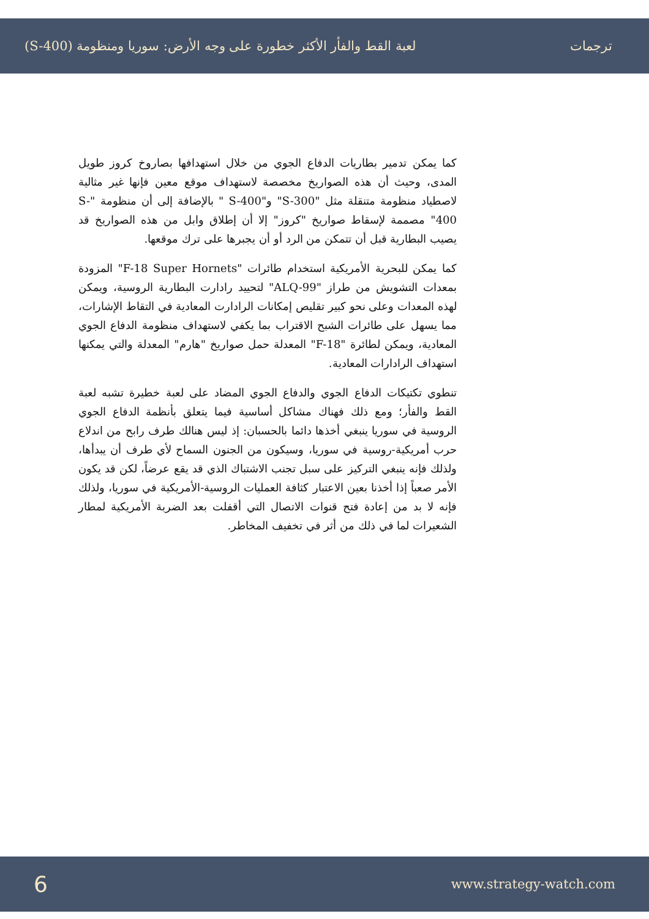ترجمات لعبة القط والفأر الأكثر خطورة على وجه الأرض: سوريا ومنظومة (S-400)
كما يمكن تدمير بطاريات الدفاع الجوي من خلال استهدافها بصاروخ كروز طويل المدى، وحيث أن هذه الصواريخ مخصصة لاستهداف موقع معين فإنها غير مثالية لاصطياد منظومة متنقلة مثل "S-300" و"S-400 " بالإضافة إلى أن منظومة "S-400" مصممة لإسقاط صواريخ "كروز" إلا أن إطلاق وابل من هذه الصواريخ قد يصيب البطارية قبل أن تتمكن من الرد أو أن يجبرها على ترك موقعها.
كما يمكن للبحرية الأمريكية استخدام طائرات "F-18 Super Hornets" المزودة بمعدات التشويش من طراز "ALQ-99" لتحييد رادارت البطارية الروسية، ويمكن لهذه المعدات وعلى نحو كبير تقليص إمكانات الرادارت المعادية في التقاط الإشارات، مما يسهل على طائرات الشبح الاقتراب بما يكفي لاستهداف منظومة الدفاع الجوي المعادية، ويمكن لطائرة "F-18" المعدلة حمل صواريخ "هارم" المعدلة والتي يمكنها استهداف الرادارات المعادية.
تنطوي تكتيكات الدفاع الجوي والدفاع الجوي المضاد على لعبة خطيرة تشبه لعبة القط والفأر؛ ومع ذلك فهناك مشاكل أساسية فيما يتعلق بأنظمة الدفاع الجوي الروسية في سوريا ينبغي أخذها دائما بالحسبان: إذ ليس هنالك طرف رابح من اندلاع حرب أمريكية-روسية في سوريا، وسيكون من الجنون السماح لأي طرف أن يبدأها، ولذلك فإنه ينبغي التركيز على سبل تجنب الاشتباك الذي قد يقع عرضاً، لكن قد يكون الأمر صعباً إذا أخذنا بعين الاعتبار كثافة العمليات الروسية-الأمريكية في سوريا، ولذلك فإنه لا بد من إعادة فتح قنوات الاتصال التي أقفلت بعد الضربة الأمريكية لمطار الشعيرات لما في ذلك من أثر في تخفيف المخاطر.
6 www.strategy-watch.com